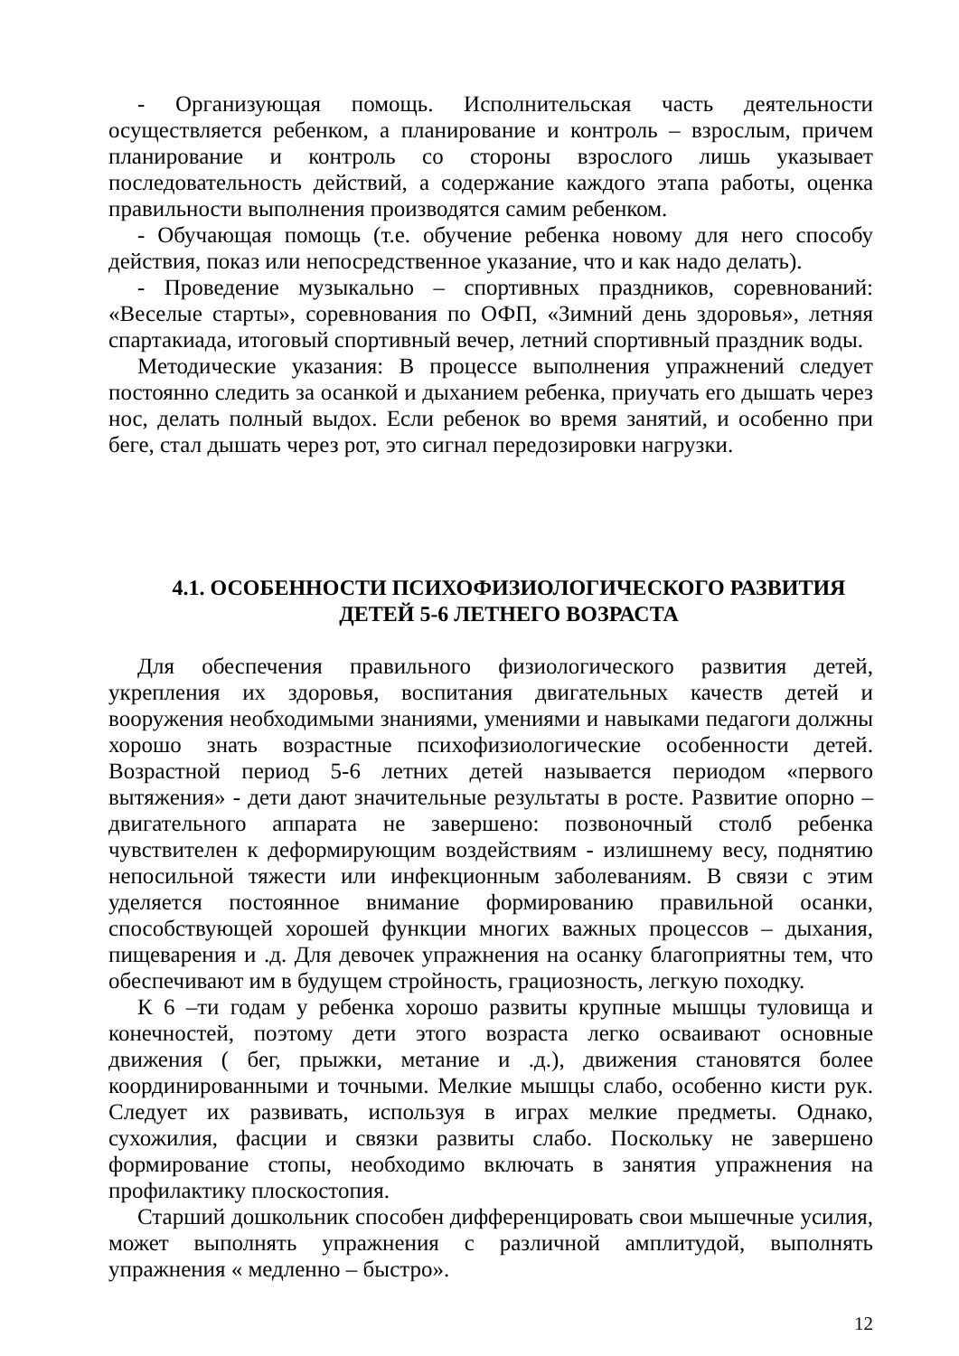- Организующая помощь. Исполнительская часть деятельности осуществляется ребенком, а планирование и контроль – взрослым, причем планирование и контроль со стороны взрослого лишь указывает последовательность действий, а содержание каждого этапа работы, оценка правильности выполнения производятся самим ребенком.
- Обучающая помощь (т.е. обучение ребенка новому для него способу действия, показ или непосредственное указание, что и как надо делать).
- Проведение музыкально – спортивных праздников, соревнований: «Веселые старты», соревнования по ОФП, «Зимний день здоровья», летняя спартакиада, итоговый спортивный вечер, летний спортивный праздник воды.
Методические указания: В процессе выполнения упражнений следует постоянно следить за осанкой и дыханием ребенка, приучать его дышать через нос, делать полный выдох. Если ребенок во время занятий, и особенно при беге, стал дышать через рот, это сигнал передозировки нагрузки.
4.1. ОСОБЕННОСТИ ПСИХОФИЗИОЛОГИЧЕСКОГО РАЗВИТИЯ
ДЕТЕЙ 5-6 ЛЕТНЕГО ВОЗРАСТА
Для обеспечения правильного физиологического развития детей, укрепления их здоровья, воспитания двигательных качеств детей и вооружения необходимыми знаниями, умениями и навыками педагоги должны хорошо знать возрастные психофизиологические особенности детей. Возрастной период 5-6 летних детей называется периодом «первого вытяжения» - дети дают значительные результаты в росте. Развитие опорно – двигательного аппарата не завершено: позвоночный столб ребенка чувствителен к деформирующим воздействиям - излишнему весу, поднятию непосильной тяжести или инфекционным заболеваниям. В связи с этим уделяется постоянное внимание формированию правильной осанки, способствующей хорошей функции многих важных процессов – дыхания, пищеварения и .д. Для девочек упражнения на осанку благоприятны тем, что обеспечивают им в будущем стройность, грациозность, легкую походку.
К 6 –ти годам у ребенка хорошо развиты крупные мышцы туловища и конечностей, поэтому дети этого возраста легко осваивают основные движения ( бег, прыжки, метание и .д.), движения становятся более координированными и точными. Мелкие мышцы слабо, особенно кисти рук. Следует их развивать, используя в играх мелкие предметы. Однако, сухожилия, фасции и связки развиты слабо. Поскольку не завершено формирование стопы, необходимо включать в занятия упражнения на профилактику плоскостопия.
Старший дошкольник способен дифференцировать свои мышечные усилия, может выполнять упражнения с различной амплитудой, выполнять упражнения « медленно – быстро».
12